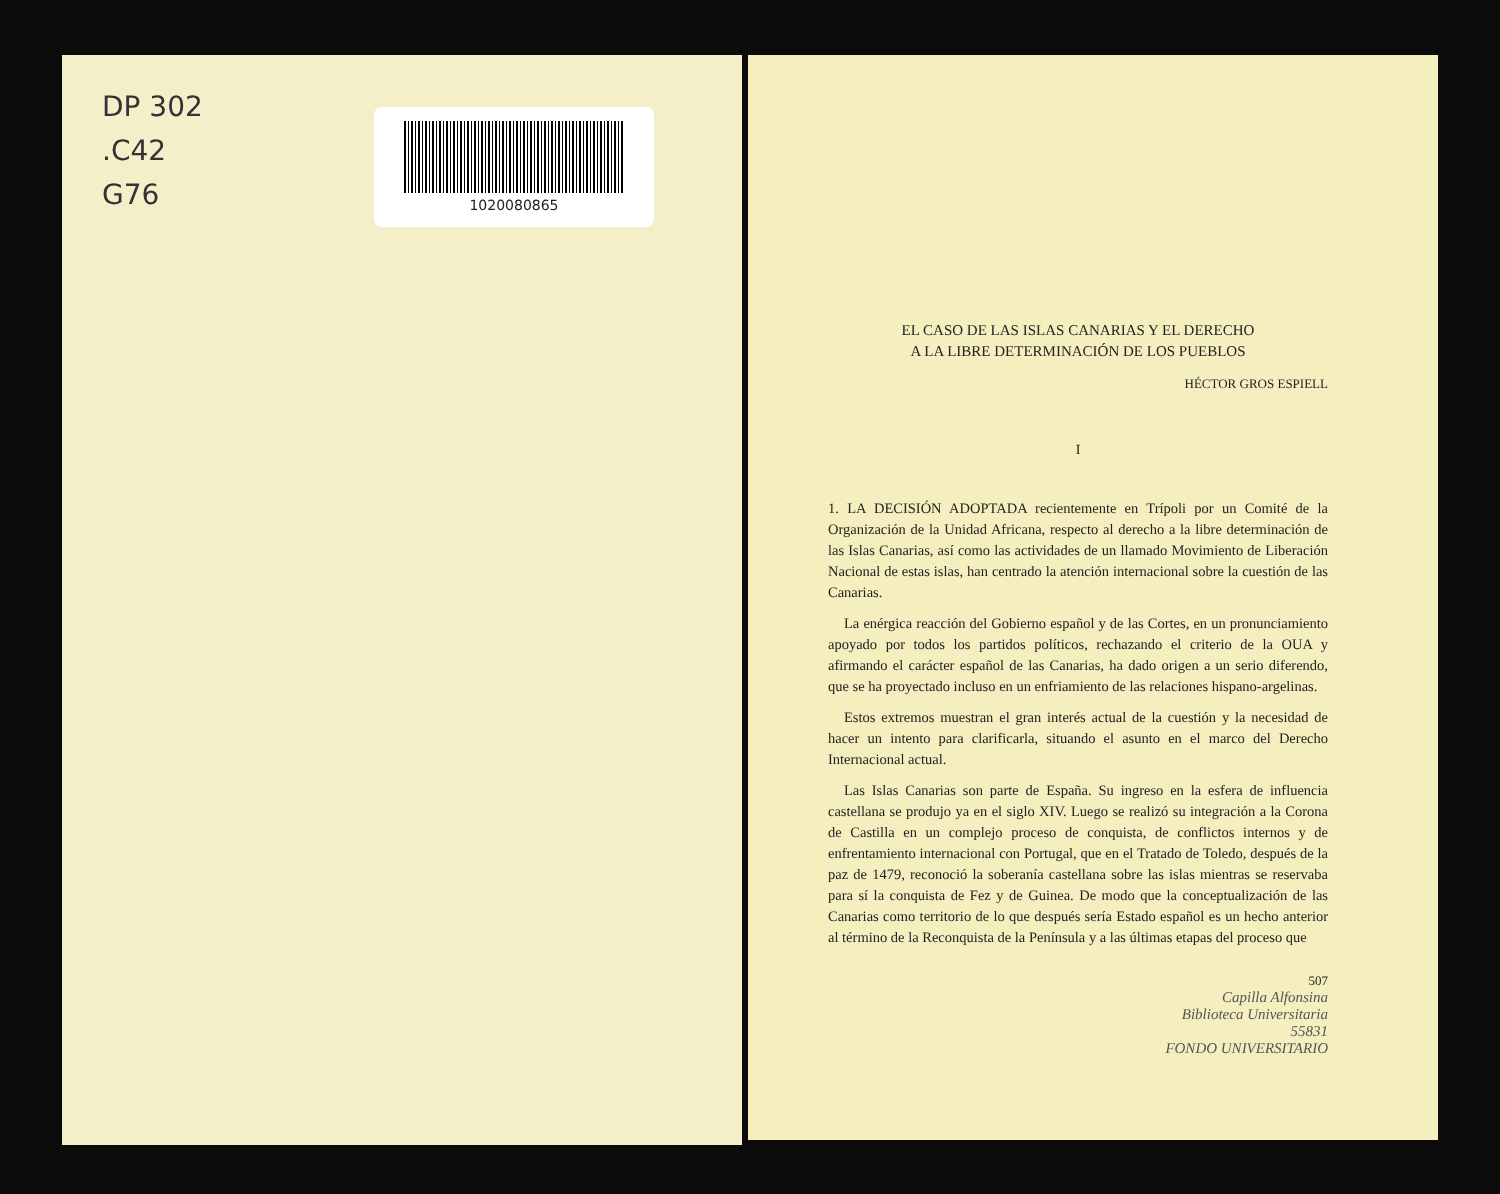DP 302
.C42
G76
1020080865
EL CASO DE LAS ISLAS CANARIAS Y EL DERECHO
A LA LIBRE DETERMINACIÓN DE LOS PUEBLOS
HÉCTOR GROS ESPIELL
I
1. LA DECISIÓN ADOPTADA recientemente en Trípoli por un Comité de la Organización de la Unidad Africana, respecto al derecho a la libre determinación de las Islas Canarias, así como las actividades de un llamado Movimiento de Liberación Nacional de estas islas, han centrado la atención internacional sobre la cuestión de las Canarias.
La enérgica reacción del Gobierno español y de las Cortes, en un pronunciamiento apoyado por todos los partidos políticos, rechazando el criterio de la OUA y afirmando el carácter español de las Canarias, ha dado origen a un serio diferendo, que se ha proyectado incluso en un enfriamiento de las relaciones hispano-argelinas.
Estos extremos muestran el gran interés actual de la cuestión y la necesidad de hacer un intento para clarificarla, situando el asunto en el marco del Derecho Internacional actual.
Las Islas Canarias son parte de España. Su ingreso en la esfera de influencia castellana se produjo ya en el siglo XIV. Luego se realizó su integración a la Corona de Castilla en un complejo proceso de conquista, de conflictos internos y de enfrentamiento internacional con Portugal, que en el Tratado de Toledo, después de la paz de 1479, reconoció la soberanía castellana sobre las islas mientras se reservaba para sí la conquista de Fez y de Guinea. De modo que la conceptualización de las Canarias como territorio de lo que después sería Estado español es un hecho anterior al término de la Reconquista de la Península y a las últimas etapas del proceso que
507
Capilla Alfonsina
Biblioteca Universitaria
55831
FONDO UNIVERSITARIO